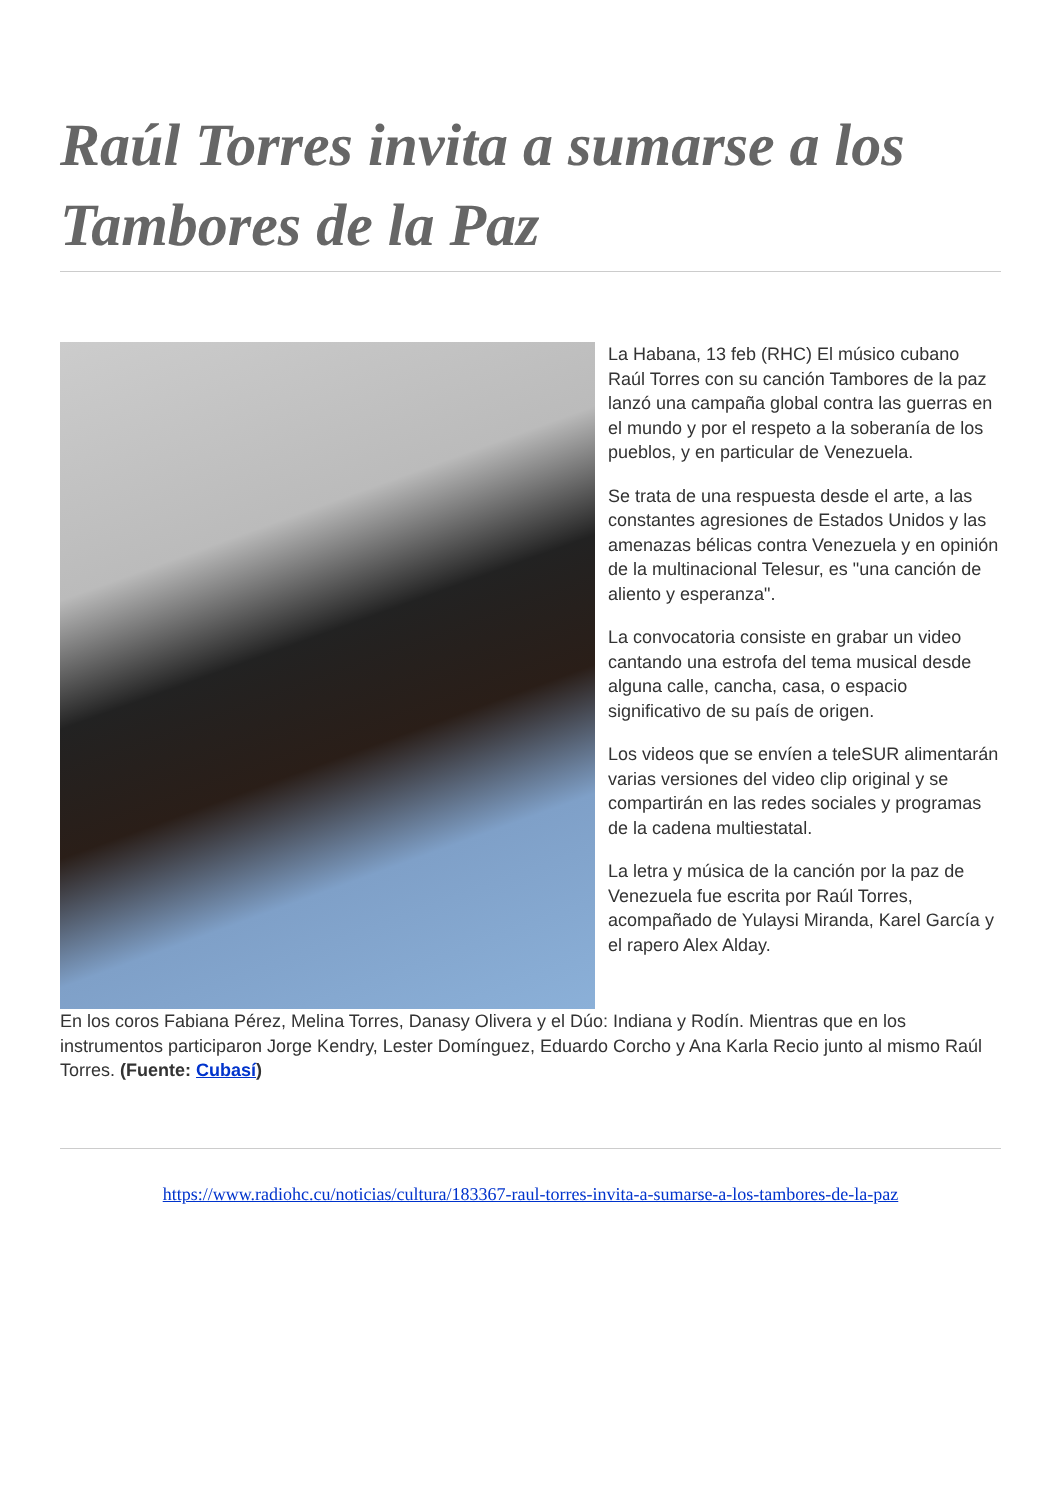Raúl Torres invita a sumarse a los Tambores de la Paz
La Habana, 13 feb (RHC) El músico cubano Raúl Torres con su canción Tambores de la paz lanzó una campaña global contra las guerras en el mundo y por el respeto a la soberanía de los pueblos, y en particular de Venezuela.
Se trata de una respuesta desde el arte, a las constantes agresiones de Estados Unidos y las amenazas bélicas contra Venezuela y en opinión de la multinacional Telesur, es "una canción de aliento y esperanza".
La convocatoria consiste en grabar un video cantando una estrofa del tema musical desde alguna calle, cancha, casa, o espacio significativo de su país de origen.
Los videos que se envíen a teleSUR alimentarán varias versiones del video clip original y se compartirán en las redes sociales y programas de la cadena multiestatal.
La letra y música de la canción por la paz de Venezuela fue escrita por Raúl Torres, acompañado de Yulaysi Miranda, Karel García y el rapero Alex Alday.
En los coros Fabiana Pérez, Melina Torres, Danasy Olivera y el Dúo: Indiana y Rodín. Mientras que en los instrumentos participaron Jorge Kendry, Lester Domínguez, Eduardo Corcho y Ana Karla Recio junto al mismo Raúl Torres. (Fuente: Cubasí)
https://www.radiohc.cu/noticias/cultura/183367-raul-torres-invita-a-sumarse-a-los-tambores-de-la-paz